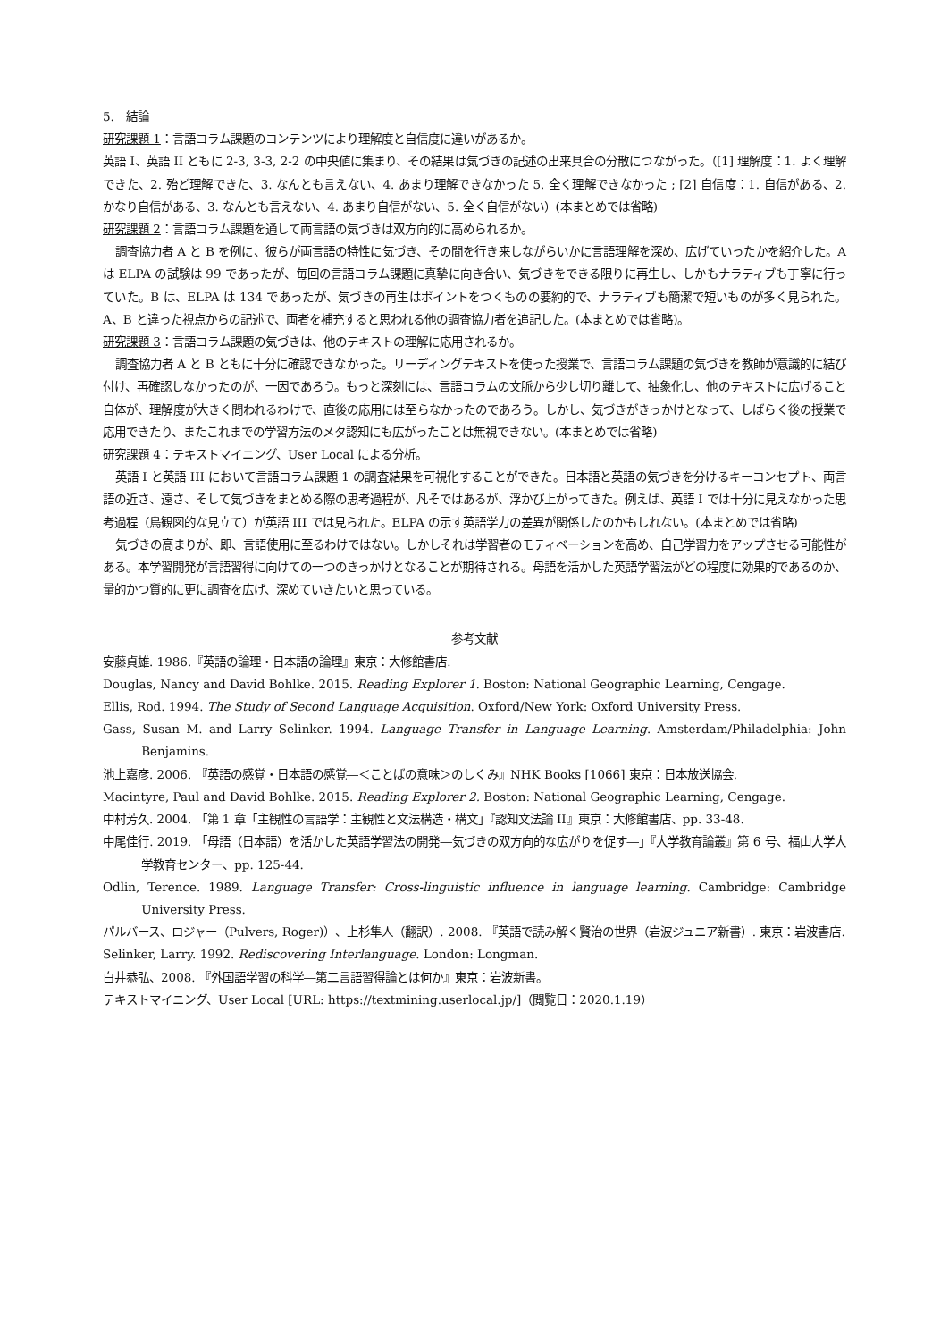5.　結論
研究課題 1：言語コラム課題のコンテンツにより理解度と自信度に違いがあるか。
英語 I、英語 II ともに 2-3, 3-3, 2-2 の中央値に集まり、その結果は気づきの記述の出来具合の分散につながった。（[1] 理解度：1. よく理解できた、2. 殆ど理解できた、3. なんとも言えない、4. あまり理解できなかった 5. 全く理解できなかった ; [2] 自信度：1. 自信がある、2. かなり自信がある、3. なんとも言えない、4. あまり自信がない、5. 全く自信がない）(本まとめでは省略)
研究課題 2：言語コラム課題を通して両言語の気づきは双方向的に高められるか。
調査協力者 A と B を例に、彼らが両言語の特性に気づき、その間を行き来しながらいかに言語理解を深め、広げていったかを紹介した。A は ELPA の試験は 99 であったが、毎回の言語コラム課題に真摯に向き合い、気づきをできる限りに再生し、しかもナラティブも丁寧に行っていた。B は、ELPA は 134 であったが、気づきの再生はポイントをつくものの要約的で、ナラティブも簡潔で短いものが多く見られた。A、B と違った視点からの記述で、両者を補充すると思われる他の調査協力者を追記した。(本まとめでは省略)。
研究課題 3：言語コラム課題の気づきは、他のテキストの理解に応用されるか。
調査協力者 A と B ともに十分に確認できなかった。リーディングテキストを使った授業で、言語コラム課題の気づきを教師が意識的に結び付け、再確認しなかったのが、一因であろう。もっと深刻には、言語コラムの文脈から少し切り離して、抽象化し、他のテキストに広げること自体が、理解度が大きく問われるわけで、直後の応用には至らなかったのであろう。しかし、気づきがきっかけとなって、しばらく後の授業で応用できたり、またこれまでの学習方法のメタ認知にも広がったことは無視できない。(本まとめでは省略)
研究課題 4：テキストマイニング、User Local による分析。
英語 I と英語 III において言語コラム課題 1 の調査結果を可視化することができた。日本語と英語の気づきを分けるキーコンセプト、両言語の近さ、遠さ、そして気づきをまとめる際の思考過程が、凡そではあるが、浮かび上がってきた。例えば、英語 I では十分に見えなかった思考過程（鳥観図的な見立て）が英語 III では見られた。ELPA の示す英語学力の差異が関係したのかもしれない。(本まとめでは省略)
気づきの高まりが、即、言語使用に至るわけではない。しかしそれは学習者のモティベーションを高め、自己学習力をアップさせる可能性がある。本学習開発が言語習得に向けての一つのきっかけとなることが期待される。母語を活かした英語学習法がどの程度に効果的であるのか、量的かつ質的に更に調査を広げ、深めていきたいと思っている。
参考文献
安藤貞雄. 1986.『英語の論理・日本語の論理』東京：大修館書店.
Douglas, Nancy and David Bohlke. 2015. Reading Explorer 1. Boston: National Geographic Learning, Cengage.
Ellis, Rod. 1994. The Study of Second Language Acquisition. Oxford/New York: Oxford University Press.
Gass, Susan M. and Larry Selinker. 1994. Language Transfer in Language Learning. Amsterdam/Philadelphia: John Benjamins.
池上嘉彦. 2006. 『英語の感覚・日本語の感覚―＜ことばの意味＞のしくみ』NHK Books [1066] 東京：日本放送協会.
Macintyre, Paul and David Bohlke. 2015. Reading Explorer 2. Boston: National Geographic Learning, Cengage.
中村芳久. 2004. 「第 1 章「主観性の言語学：主観性と文法構造・構文」『認知文法論 II』東京：大修館書店、pp. 33-48.
中尾佳行. 2019. 「母語（日本語）を活かした英語学習法の開発―気づきの双方向的な広がりを促す―」『大学教育論叢』第 6 号、福山大学大学教育センター、pp. 125-44.
Odlin, Terence. 1989. Language Transfer: Cross-linguistic influence in language learning. Cambridge: Cambridge University Press.
パルバース、ロジャー（Pulvers, Roger)）、上杉隼人（翻訳）. 2008. 『英語で読み解く賢治の世界（岩波ジュニア新書）. 東京：岩波書店.
Selinker, Larry. 1992. Rediscovering Interlanguage. London: Longman.
白井恭弘、2008. 『外国語学習の科学―第二言語習得論とは何か』東京：岩波新書。
テキストマイニング、User Local [URL: https://textmining.userlocal.jp/]（閲覧日：2020.1.19）